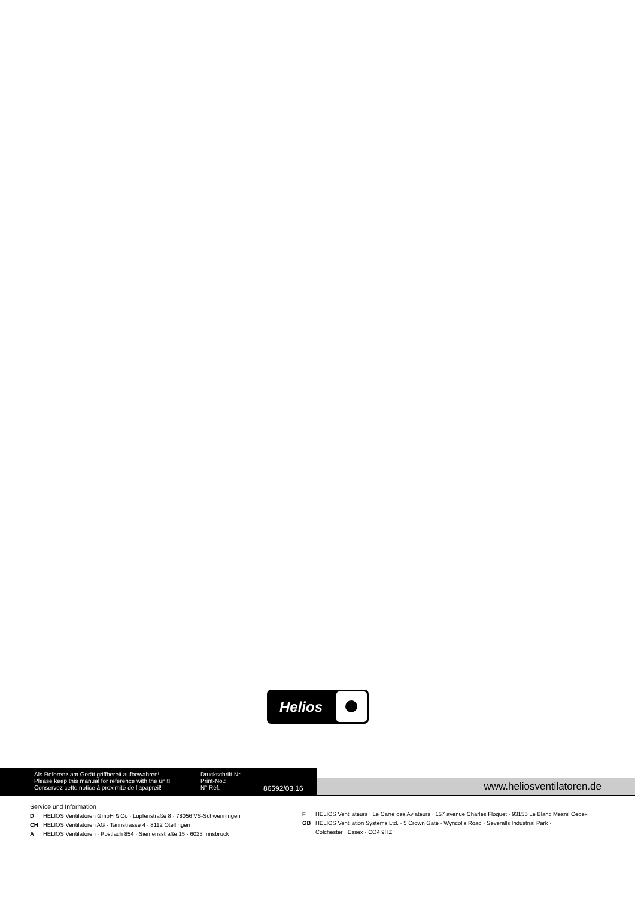Helios
Als Referenz am Gerät griffbereit aufbewahren!
Please keep this manual for reference with the unit!
Conservez cette notice à proximité de l’apapreil!
Druckschrift-Nr.
Print-No.:
N° Réf.
86592/03.16
www.heliosventilatoren.de
Service und Information
D HELIOS Ventilatoren GmbH & Co · Lupfenstraße 8 · 78056 VS-Schwenningen
CH HELIOS Ventilatoren AG · Tannstrasse 4 · 8112 Otelfingen
A HELIOS Ventilatoren · Postfach 854 · Siemensstraße 15 · 6023 Innsbruck
F HELIOS Ventilateurs · Le Carré des Aviateurs · 157 avenue Charles Floquet · 93155 Le Blanc Mesnil Cedex
GB HELIOS Ventilation Systems Ltd. · 5 Crown Gate · Wyncolls Road · Severalls Industrial Park ·
Colchester · Essex · CO4 9HZ